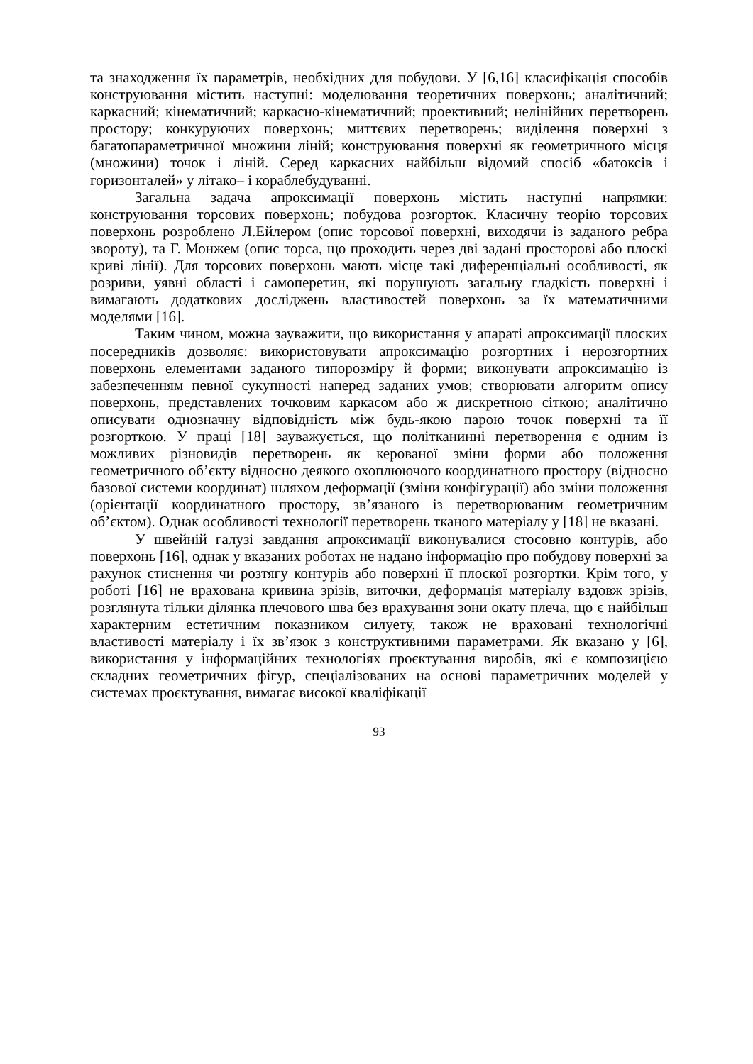та знаходження їх параметрів, необхідних для побудови. У [6,16] класифікація способів конструювання містить наступні: моделювання теоретичних поверхонь; аналітичний; каркасний; кінематичний; каркасно-кінематичний; проективний; нелінійних перетворень простору; конкуруючих поверхонь; миттєвих перетворень; виділення поверхні з багатопараметричної множини ліній; конструювання поверхні як геометричного місця (множини) точок і ліній. Серед каркасних найбільш відомий спосіб «батоксів і горизонталей» у літако– і кораблебудуванні.
Загальна задача апроксимації поверхонь містить наступні напрямки: конструювання торсових поверхонь; побудова розгорток. Класичну теорію торсових поверхонь розроблено Л.Ейлером (опис торсової поверхні, виходячи із заданого ребра звороту), та Г. Монжем (опис торса, що проходить через дві задані просторові або плоскі криві лінії). Для торсових поверхонь мають місце такі диференціальні особливості, як розриви, уявні області і самоперетин, які порушують загальну гладкість поверхні і вимагають додаткових досліджень властивостей поверхонь за їх математичними моделями [16].
Таким чином, можна зауважити, що використання у апараті апроксимації плоских посередників дозволяє: використовувати апроксимацію розгортних і нерозгортних поверхонь елементами заданого типорозміру й форми; виконувати апроксимацію із забезпеченням певної сукупності наперед заданих умов; створювати алгоритм опису поверхонь, представлених точковим каркасом або ж дискретною сіткою; аналітично описувати однозначну відповідність між будь-якою парою точок поверхні та її розгорткою. У праці [18] зауважується, що політканинні перетворення є одним із можливих різновидів перетворень як керованої зміни форми або положення геометричного об’єкту відносно деякого охоплюючого координатного простору (відносно базової системи координат) шляхом деформації (зміни конфігурації) або зміни положення (орієнтації координатного простору, зв’язаного із перетворюваним геометричним об’єктом). Однак особливості технології перетворень тканого матеріалу у [18] не вказані.
У швейній галузі завдання апроксимації виконувалися стосовно контурів, або поверхонь [16], однак у вказаних роботах не надано інформацію про побудову поверхні за рахунок стиснення чи розтягу контурів або поверхні її плоскої розгортки. Крім того, у роботі [16] не врахована кривина зрізів, виточки, деформація матеріалу вздовж зрізів, розглянута тільки ділянка плечового шва без врахування зони окату плеча, що є найбільш характерним естетичним показником силуету, також не враховані технологічні властивості матеріалу і їх зв’язок з конструктивними параметрами. Як вказано у [6], використання у інформаційних технологіях проєктування виробів, які є композицією складних геометричних фігур, спеціалізованих на основі параметричних моделей у системах проєктування, вимагає високої кваліфікації
93